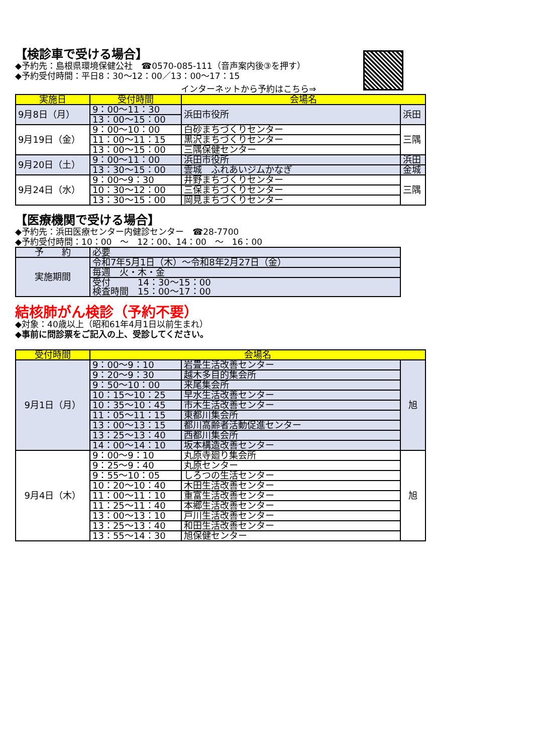【検診車で受ける場合】
◆予約先：島根県環境保健公社　☎0570-085-111（音声案内後③を押す）
◆予約受付時間：平日8：30～12：00／13：00～17：15
インターネットから予約はこちら⇒
| 実施日 | 受付時間 | 会場名 | |
| --- | --- | --- | --- |
| 9月8日（月） | 9：00～11：30 | 浜田市役所 | 浜田 |
| | 13：00～15：00 | | |
| 9月19日（金） | 9：00～10：00 | 白砂まちづくりセンター | 三隅 |
| | 11：00～11：15 | 黒沢まちづくりセンター | |
| | 13：00～15：00 | 三隅保健センター | |
| 9月20日（土） | 9：00～11：00 | 浜田市役所 | 浜田 |
| | 13：30～15：00 | 雲城 ふれあいジムかなぎ | 金城 |
| 9月24日（水） | 9：00～9：30 | 井野まちづくりセンター | 三隅 |
| | 10：30～12：00 | 三保まちづくりセンター | |
| | 13：30～15：00 | 岡見まちづくりセンター | |
【医療機関で受ける場合】
◆予約先：浜田医療センター内健診センター　☎28-7700
◆予約受付時間：10：00　～　12：00、14：00　～　16：00
| 予 約 | 必要 |
| 実施期間 | 令和7年5月1日（木）～令和8年2月27日（金） |
| | 毎週 火・木・金 |
| | 受付 14：30～15：00 検査時間 15：00～17：00 |
結核肺がん検診（予約不要）
◆対象：40歳以上（昭和61年4月1日以前生まれ）
◆事前に問診票をご記入の上、受診してください。
| 受付時間 | 会場名 | | |
| --- | --- | --- | --- |
| 9月1日（月） | 9：00～9：10 | 岩畳生活改善センター | 旭 |
| | 9：20～9：30 | 越木多目的集会所 | |
| | 9：50～10：00 | 来尾集会所 | |
| | 10：15～10：25 | 早水生活改善センター | |
| | 10：35～10：45 | 市木生活改善センター | |
| | 11：05～11：15 | 東都川集会所 | |
| | 13：00～13：15 | 都川高齢者活動促進センター | |
| | 13：25～13：40 | 西都川集会所 | |
| | 14：00～14：10 | 坂本構造改善センター | |
| 9月4日（木） | 9：00～9：10 | 丸原寺廻り集会所 | 旭 |
| | 9：25～9：40 | 丸原センター | |
| | 9：55～10：05 | しろつの生活センター | |
| | 10：20～10：40 | 木田生活改善センター | |
| | 11：00～11：10 | 重富生活改善センター | |
| | 11：25～11：40 | 本郷生活改善センター | |
| | 13：00～13：10 | 戸川生活改善センター | |
| | 13：25～13：40 | 和田生活改善センター | |
| | 13：55～14：30 | 旭保健センター | |